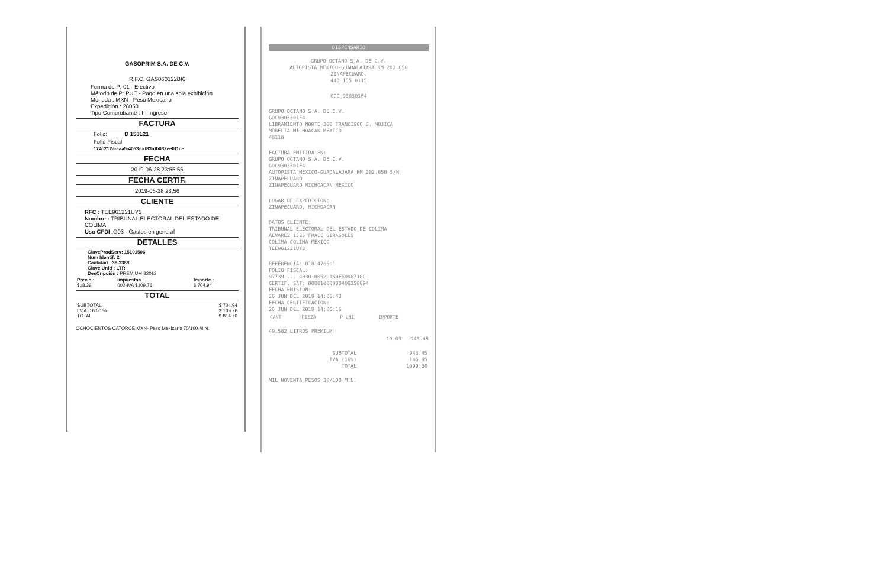GASOPRIM S.A. DE C.V.
R.F.C. GAS060322BI6
Forma de P: 01 - Efectivo
Método de P: PUE - Pago en una sola exhibición
Moneda : MXN - Peso Mexicano
Expedición : 28050
Tipo Comprobante : I - Ingreso
FACTURA
Folio: D 158121
Folio Fiscal
174c212a-aaa5-4053-bd83-db032ee0f1ce
FECHA
2019-06-28 23:55:56
FECHA CERTIF.
2019-06-28 23:56
CLIENTE
RFC : TEE961221UY3
Nombre : TRIBUNAL ELECTORAL DEL ESTADO DE COLIMA
Uso CFDI :G03 - Gastos en general
DETALLES
ClaveProdServ: 15101506
Num Identif: 2
Cantidad : 38.3388
Clave Unid : LTR
DesCripción : PREMIUM 32012
| Precio : | Impuestos : | Importe : |
| $18.39 | 002-IVA $109.76 | $ 704.94 |
TOTAL
| SUBTOTAL: | $ 704.94 |
| I.V.A. 16.00 % | $ 109.76 |
| TOTAL | $ 814.70 |
OCHOCIENTOS CATORCE MXN- Peso Mexicano 70/100 M.N.
DISPENSARIO
GRUPO OCTANO S.A. DE C.V.
AUTOPISTA MEXICO-GUADALAJARA KM 202.650
ZINAPECUARO.
443 155 0115
GOC-930301F4
GRUPO OCTANO S.A. DE C.V.
GOC9303301F4
LIBRAMIENTO NORTE 300 FRANCISCO J. MUJICA
MORELIA MICHOACAN MEXICO
48118
FACTURA EMITIDA EN:
GRUPO OCTANO S.A. DE C.V.
GOC9303301F4
AUTOPISTA MEXICO-GUADALAJARA KM 202.650 S/N ZINAPECUARO
ZINAPECUARO MICHOACAN MEXICO
LUGAR DE EXPEDICION:
ZINAPECUARO, MICHOACAN
DATOS CLIENTE:
TRIBUNAL ELECTORAL DEL ESTADO DE COLIMA
ALVAREZ 1525 FRACC GIRASOLES
COLIMA COLIMA MEXICO
TEE961221UY3
REFERENCIA: 0181476501
FOLIO FISCAL:
97739 ... 4030-8052-160E6098718C
CERTIF. SAT: 00001000000406258094
FECHA EMISION:
26 JUN DEL 2019 14:05:43
FECHA CERTIFICACION:
26 JUN DEL 2019 14:06:16
| CANT | PIEZA | P UNI | IMPORTE |
49.582 LITROS PREMIUM
19.03 943.45
| SUBTOTAL | 943.45 |
| IVA (16%) | 146.85 |
| TOTAL | 1090.30 |
MIL NOVENTA PESOS 30/100 M.N.